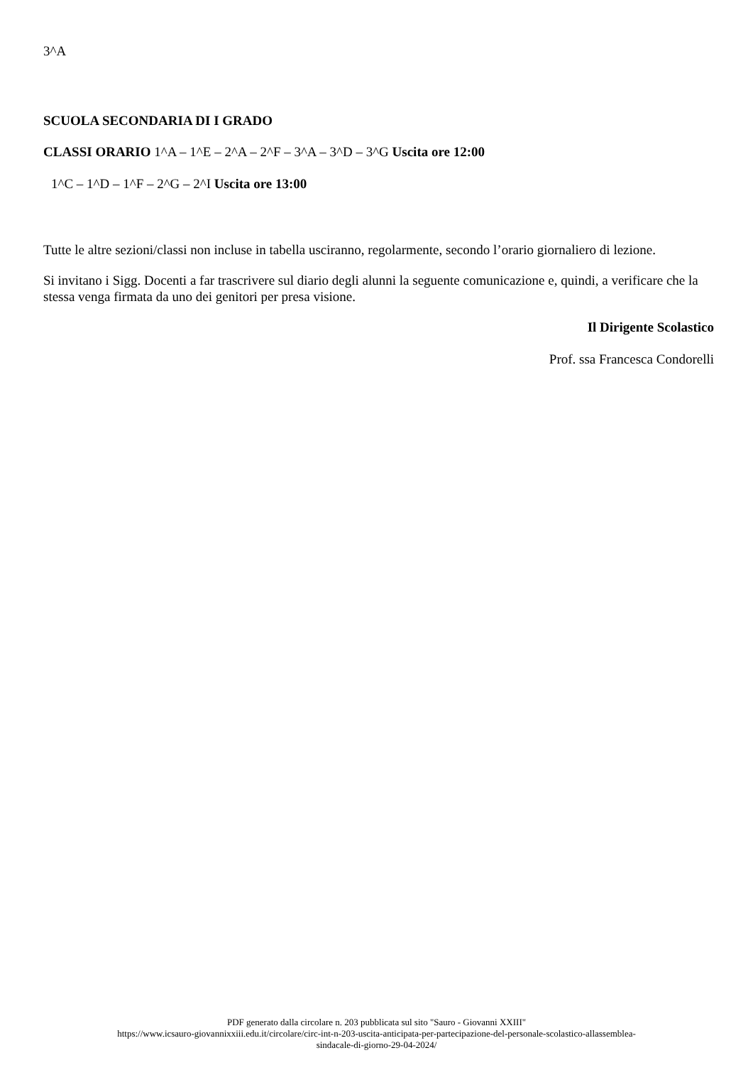3^A
SCUOLA SECONDARIA DI I GRADO
CLASSI ORARIO 1^A – 1^E – 2^A – 2^F – 3^A – 3^D – 3^G Uscita ore 12:00
1^C – 1^D – 1^F – 2^G – 2^I Uscita ore 13:00
Tutte le altre sezioni/classi non incluse in tabella usciranno, regolarmente, secondo l’orario giornaliero di lezione.
Si invitano i Sigg. Docenti a far trascrivere sul diario degli alunni la seguente comunicazione e, quindi, a verificare che la stessa venga firmata da uno dei genitori per presa visione.
Il Dirigente Scolastico
Prof. ssa Francesca Condorelli
PDF generato dalla circolare n. 203 pubblicata sul sito "Sauro - Giovanni XXIII"
https://www.icsauro-giovannixxiii.edu.it/circolare/circ-int-n-203-uscita-anticipata-per-partecipazione-del-personale-scolastico-allassemblea-
sindacale-di-giorno-29-04-2024/